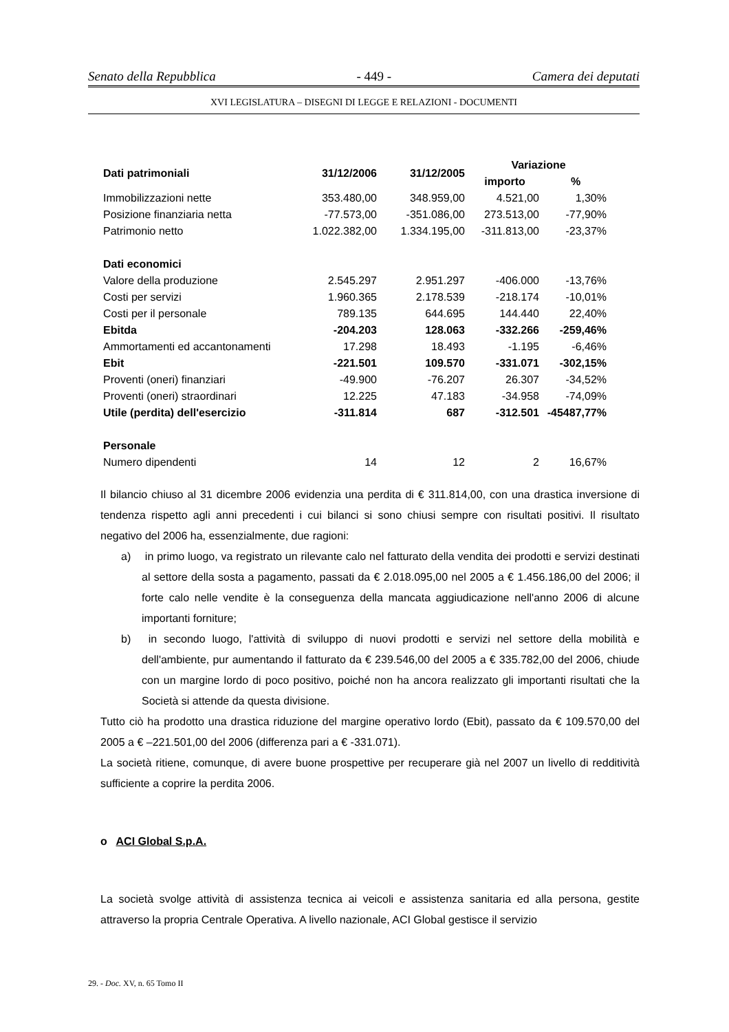Senato della Repubblica - 449 - Camera dei deputati
XVI LEGISLATURA – DISEGNI DI LEGGE E RELAZIONI - DOCUMENTI
| Dati patrimoniali | 31/12/2006 | 31/12/2005 | Variazione | |
| --- | --- | --- | --- | --- |
| | | | importo | % |
| Immobilizzazioni nette | 353.480,00 | 348.959,00 | 4.521,00 | 1,30% |
| Posizione finanziaria netta | -77.573,00 | -351.086,00 | 273.513,00 | -77,90% |
| Patrimonio netto | 1.022.382,00 | 1.334.195,00 | -311.813,00 | -23,37% |
| Dati economici | | | | |
| Valore della produzione | 2.545.297 | 2.951.297 | -406.000 | -13,76% |
| Costi per servizi | 1.960.365 | 2.178.539 | -218.174 | -10,01% |
| Costi per il personale | 789.135 | 644.695 | 144.440 | 22,40% |
| Ebitda | -204.203 | 128.063 | -332.266 | -259,46% |
| Ammortamenti ed accantonamenti | 17.298 | 18.493 | -1.195 | -6,46% |
| Ebit | -221.501 | 109.570 | -331.071 | -302,15% |
| Proventi (oneri) finanziari | -49.900 | -76.207 | 26.307 | -34,52% |
| Proventi (oneri) straordinari | 12.225 | 47.183 | -34.958 | -74,09% |
| Utile (perdita) dell'esercizio | -311.814 | 687 | -312.501 | -45487,77% |
| Personale | | | | |
| Numero dipendenti | 14 | 12 | 2 | 16,67% |
Il bilancio chiuso al 31 dicembre 2006 evidenzia una perdita di € 311.814,00, con una drastica inversione di tendenza rispetto agli anni precedenti i cui bilanci si sono chiusi sempre con risultati positivi. Il risultato negativo del 2006 ha, essenzialmente, due ragioni:
a) in primo luogo, va registrato un rilevante calo nel fatturato della vendita dei prodotti e servizi destinati al settore della sosta a pagamento, passati da € 2.018.095,00 nel 2005 a € 1.456.186,00 del 2006; il forte calo nelle vendite è la conseguenza della mancata aggiudicazione nell'anno 2006 di alcune importanti forniture;
b) in secondo luogo, l'attività di sviluppo di nuovi prodotti e servizi nel settore della mobilità e dell'ambiente, pur aumentando il fatturato da € 239.546,00 del 2005 a € 335.782,00 del 2006, chiude con un margine lordo di poco positivo, poiché non ha ancora realizzato gli importanti risultati che la Società si attende da questa divisione.
Tutto ciò ha prodotto una drastica riduzione del margine operativo lordo (Ebit), passato da € 109.570,00 del 2005 a € –221.501,00 del 2006 (differenza pari a € -331.071).
La società ritiene, comunque, di avere buone prospettive per recuperare già nel 2007 un livello di redditività sufficiente a coprire la perdita 2006.
o ACI Global S.p.A.
La società svolge attività di assistenza tecnica ai veicoli e assistenza sanitaria ed alla persona, gestite attraverso la propria Centrale Operativa. A livello nazionale, ACI Global gestisce il servizio
29. - Doc. XV, n. 65 Tomo II